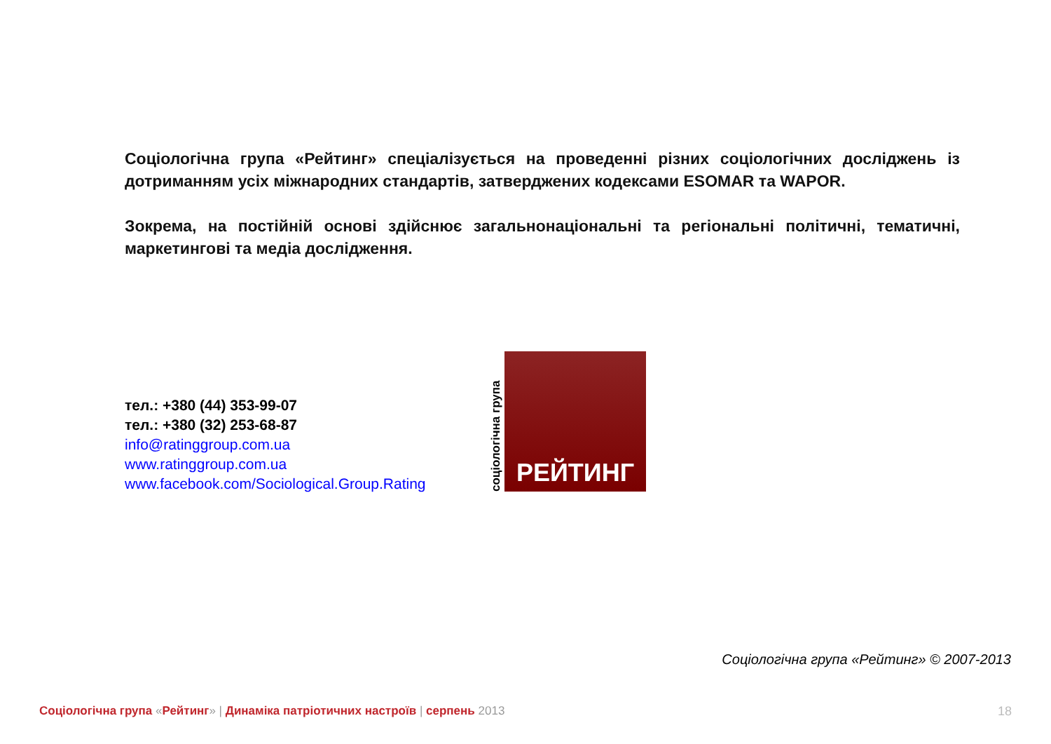Соціологічна група «Рейтинг» спеціалізується на проведенні різних соціологічних досліджень із дотриманням усіх міжнародних стандартів, затверджених кодексами ESOMAR та WAPOR.
Зокрема, на постійній основі здійснює загальнонаціональні та регіональні політичні, тематичні, маркетингові та медіа дослідження.
тел.: +380 (44) 353-99-07
тел.: +380 (32) 253-68-87
info@ratinggroup.com.ua
www.ratinggroup.com.ua
www.facebook.com/Sociological.Group.Rating
соціологічна група
РЕЙТИНГ
Соціологічна група «Рейтинг» © 2007-2013
Соціологічна група «Рейтинг» | Динаміка патріотичних настроїв | серпень 2013
18